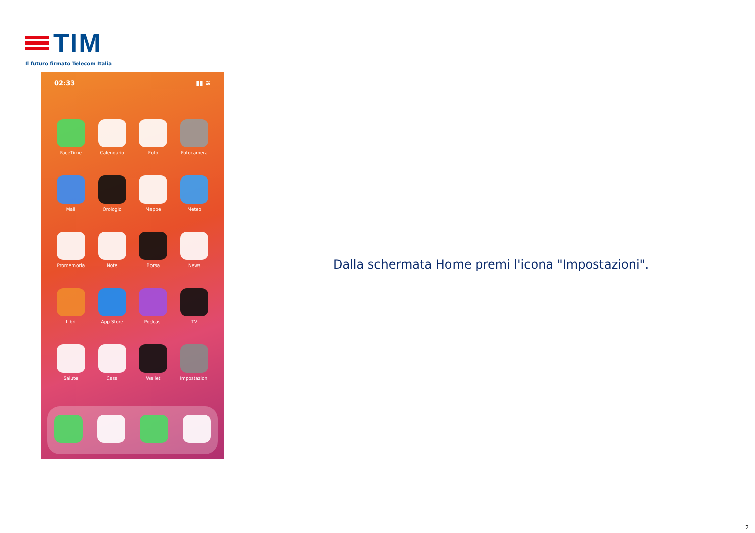TIM
Il futuro firmato Telecom Italia
02:33 ▮▮ ≋
FaceTime
Calendario
Foto
Fotocamera
Mail
Orologio
Mappe
Meteo
Promemoria
Note
Borsa
News
Libri
App Store
Podcast
TV
Salute
Casa
Wallet
Impostazioni
Dalla schermata Home premi l'icona "Impostazioni".
2